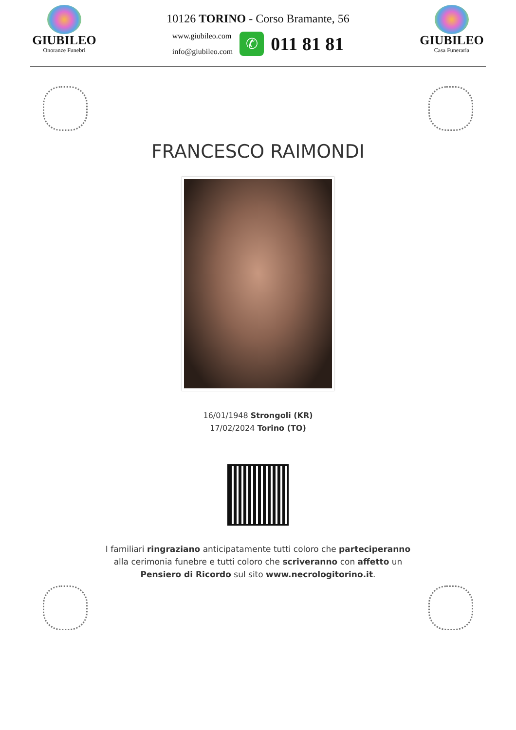GIUBILEO
Onoranze Funebri
10126 TORINO - Corso Bramante, 56
www.giubileo.com
info@giubileo.com
✆
011 81 81
GIUBILEO
Casa Funeraria
FRANCESCO RAIMONDI
16/01/1948 Strongoli (KR)
17/02/2024 Torino (TO)
I familiari ringraziano anticipatamente tutti coloro che parteciperanno alla cerimonia funebre e tutti coloro che scriveranno con affetto un Pensiero di Ricordo sul sito www.necrologitorino.it.